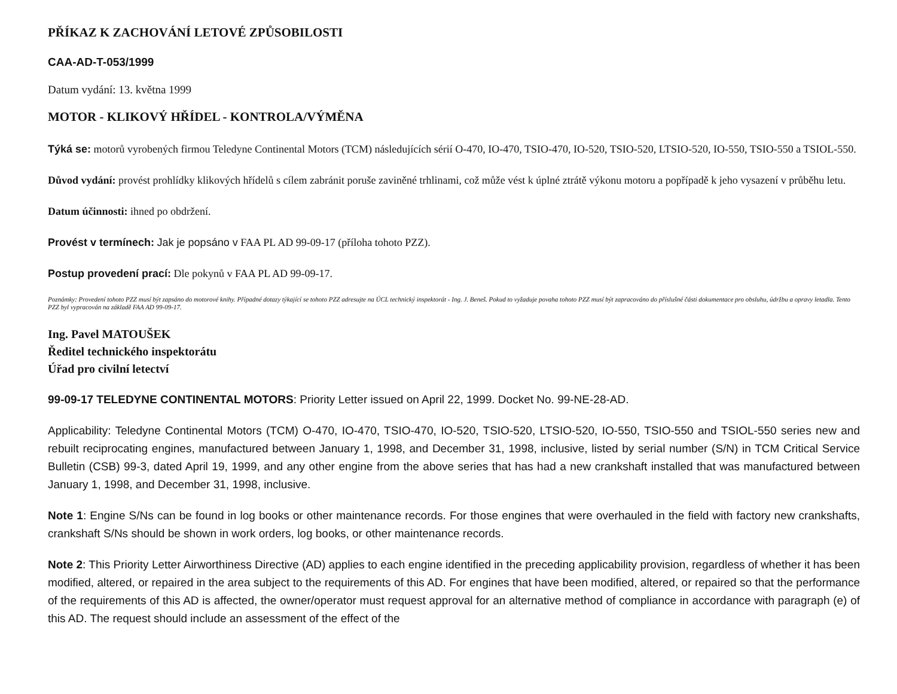PŘÍKAZ K ZACHOVÁNÍ LETOVÉ ZPŮSOBILOSTI
CAA-AD-T-053/1999
Datum vydání: 13. května 1999
MOTOR - KLIKOVÝ HŘÍDEL - KONTROLA/VÝMĚNA
Týká se: motorů vyrobených firmou Teledyne Continental Motors (TCM) následujících sérií O-470, IO-470, TSIO-470, IO-520, TSIO-520, LTSIO-520, IO-550, TSIO-550 a TSIOL-550.
Důvod vydání: provést prohlídky klikových hřídelů s cílem zabránit poruše zaviněné trhlinami, což může vést k úplné ztrátě výkonu motoru a popřípadě k jeho vysazení v průběhu letu.
Datum účinnosti: ihned po obdržení.
Provést v termínech: Jak je popsáno v FAA PL AD 99-09-17 (příloha tohoto PZZ).
Postup provedení prací: Dle pokynů v FAA PL AD 99-09-17.
Poznámky: Provedení tohoto PZZ musí být zapsáno do motorové knihy. Případné dotazy týkající se tohoto PZZ adresujte na ÚCL technický inspektorát - Ing. J. Beneš. Pokud to vyžaduje povaha tohoto PZZ musí být zapracováno do příslušné části dokumentace pro obsluhu, údržbu a opravy letadla. Tento PZZ byl vypracován na základě FAA AD 99-09-17.
Ing. Pavel MATOUŠEK
Ředitel technického inspektorátu
Úřad pro civilní letectví
99-09-17 TELEDYNE CONTINENTAL MOTORS: Priority Letter issued on April 22, 1999. Docket No. 99-NE-28-AD.
Applicability: Teledyne Continental Motors (TCM) O-470, IO-470, TSIO-470, IO-520, TSIO-520, LTSIO-520, IO-550, TSIO-550 and TSIOL-550 series new and rebuilt reciprocating engines, manufactured between January 1, 1998, and December 31, 1998, inclusive, listed by serial number (S/N) in TCM Critical Service Bulletin (CSB) 99-3, dated April 19, 1999, and any other engine from the above series that has had a new crankshaft installed that was manufactured between January 1, 1998, and December 31, 1998, inclusive.
Note 1: Engine S/Ns can be found in log books or other maintenance records. For those engines that were overhauled in the field with factory new crankshafts, crankshaft S/Ns should be shown in work orders, log books, or other maintenance records.
Note 2: This Priority Letter Airworthiness Directive (AD) applies to each engine identified in the preceding applicability provision, regardless of whether it has been modified, altered, or repaired in the area subject to the requirements of this AD. For engines that have been modified, altered, or repaired so that the performance of the requirements of this AD is affected, the owner/operator must request approval for an alternative method of compliance in accordance with paragraph (e) of this AD. The request should include an assessment of the effect of the